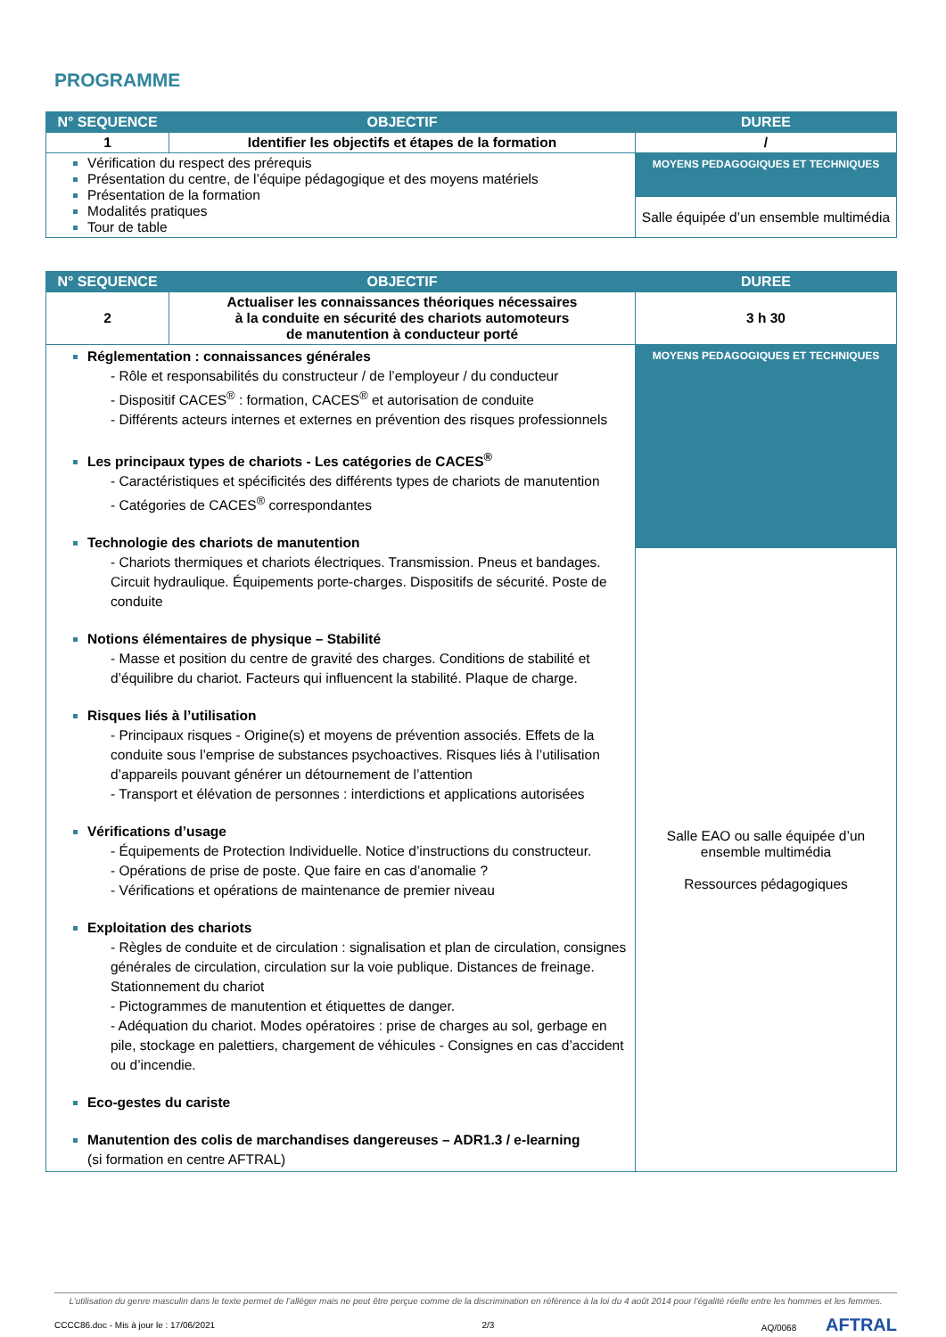PROGRAMME
| N° SEQUENCE | OBJECTIF | DUREE |
| --- | --- | --- |
| 1 | Identifier les objectifs et étapes de la formation | / |
| Vérification du respect des prérequis Présentation du centre, de l’équipe pédagogique et des moyens matériels Présentation de la formation Modalités pratiques Tour de table | | MOYENS PEDAGOGIQUES ET TECHNIQUES |
| | | Salle équipée d’un ensemble multimédia |
| N° SEQUENCE | OBJECTIF | DUREE |
| --- | --- | --- |
| 2 | Actualiser les connaissances théoriques nécessaires à la conduite en sécurité des chariots automoteurs de manutention à conducteur porté | 3 h 30 |
| Réglementation : connaissances générales - Rôle et responsabilités du constructeur / de l’employeur / du conducteur - Dispositif CACES<sup>®</sup> : formation, CACES<sup>®</sup> et autorisation de conduite - Différents acteurs internes et externes en prévention des risques professionnels Les principaux types de chariots - Les catégories de CACES<sup>®</sup> - Caractéristiques et spécificités des différents types de chariots de manutention - Catégories de CACES<sup>®</sup> correspondantes Technologie des chariots de manutention - Chariots thermiques et chariots électriques. Transmission. Pneus et bandages. Circuit hydraulique. Équipements porte-charges. Dispositifs de sécurité. Poste de conduite Notions élémentaires de physique – Stabilité - Masse et position du centre de gravité des charges. Conditions de stabilité et d’équilibre du chariot. Facteurs qui influencent la stabilité. Plaque de charge. Risques liés à l’utilisation - Principaux risques - Origine(s) et moyens de prévention associés. Effets de la conduite sous l’emprise de substances psychoactives. Risques liés à l’utilisation d’appareils pouvant générer un détournement de l’attention - Transport et élévation de personnes : interdictions et applications autorisées Vérifications d’usage - Équipements de Protection Individuelle. Notice d’instructions du constructeur. - Opérations de prise de poste. Que faire en cas d’anomalie ? - Vérifications et opérations de maintenance de premier niveau Exploitation des chariots - Règles de conduite et de circulation : signalisation et plan de circulation, consignes générales de circulation, circulation sur la voie publique. Distances de freinage. Stationnement du chariot - Pictogrammes de manutention et étiquettes de danger. - Adéquation du chariot. Modes opératoires : prise de charges au sol, gerbage en pile, stockage en palettiers, chargement de véhicules - Consignes en cas d’accident ou d’incendie. Eco-gestes du cariste Manutention des colis de marchandises dangereuses – ADR1.3 / e-learning (si formation en centre AFTRAL) | | MOYENS PEDAGOGIQUES ET TECHNIQUES |
| | | Salle EAO ou salle équipée d’un ensemble multimédia Ressources pédagogiques |
L’utilisation du genre masculin dans le texte permet de l’alléger mais ne peut être perçue comme de la discrimination en référence à la loi du 4 août 2014 pour l’égalité réelle entre les hommes et les femmes.
CCCC86.doc - Mis à jour le : 17/06/2021 2/3 AQ/0068 AFTRAL